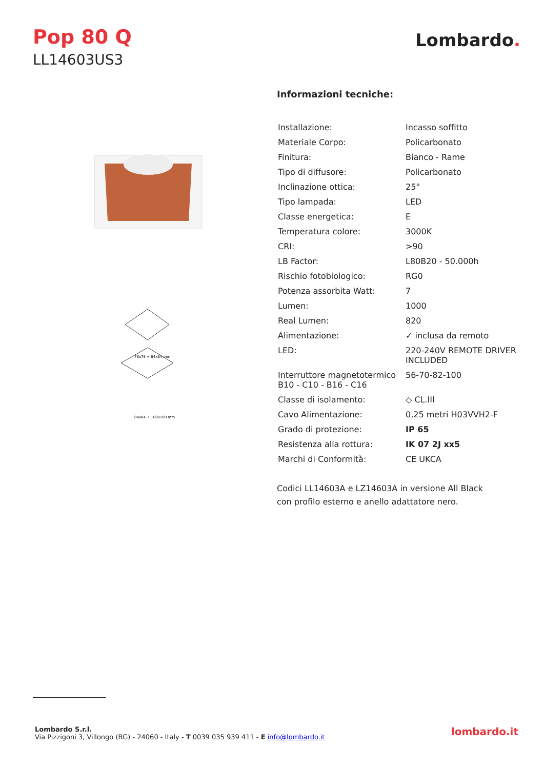Pop 80 Q
LL14603US3
Lombardo.
78x78 ÷ 84x84 mm
84x84 ÷ 100x100 mm
Informazioni tecniche:
| Installazione: | Incasso soffitto |
| Materiale Corpo: | Policarbonato |
| Finitura: | Bianco - Rame |
| Tipo di diffusore: | Policarbonato |
| Inclinazione ottica: | 25° |
| Tipo lampada: | LED |
| Classe energetica: | E |
| Temperatura colore: | 3000K |
| CRI: | >90 |
| LB Factor: | L80B20 - 50.000h |
| Rischio fotobiologico: | RG0 |
| Potenza assorbita Watt: | 7 |
| Lumen: | 1000 |
| Real Lumen: | 820 |
| Alimentazione: | ✓ inclusa da remoto |
| LED: | 220-240V REMOTE DRIVER INCLUDED |
| Interruttore magnetotermico B10 - C10 - B16 - C16 | 56-70-82-100 |
| Classe di isolamento: | ◇ CL.III |
| Cavo Alimentazione: | 0,25 metri H03VVH2-F |
| Grado di protezione: | IP 65 |
| Resistenza alla rottura: | IK 07 2J xx5 |
| Marchi di Conformità: | CE UKCA |
Codici LL14603A e LZ14603A in versione All Black
con profilo esterno e anello adattatore nero.
Lombardo S.r.l.
Via Pizzigoni 3, Villongo (BG) - 24060 - Italy - T 0039 035 939 411 - E info@lombardo.it
lombardo.it